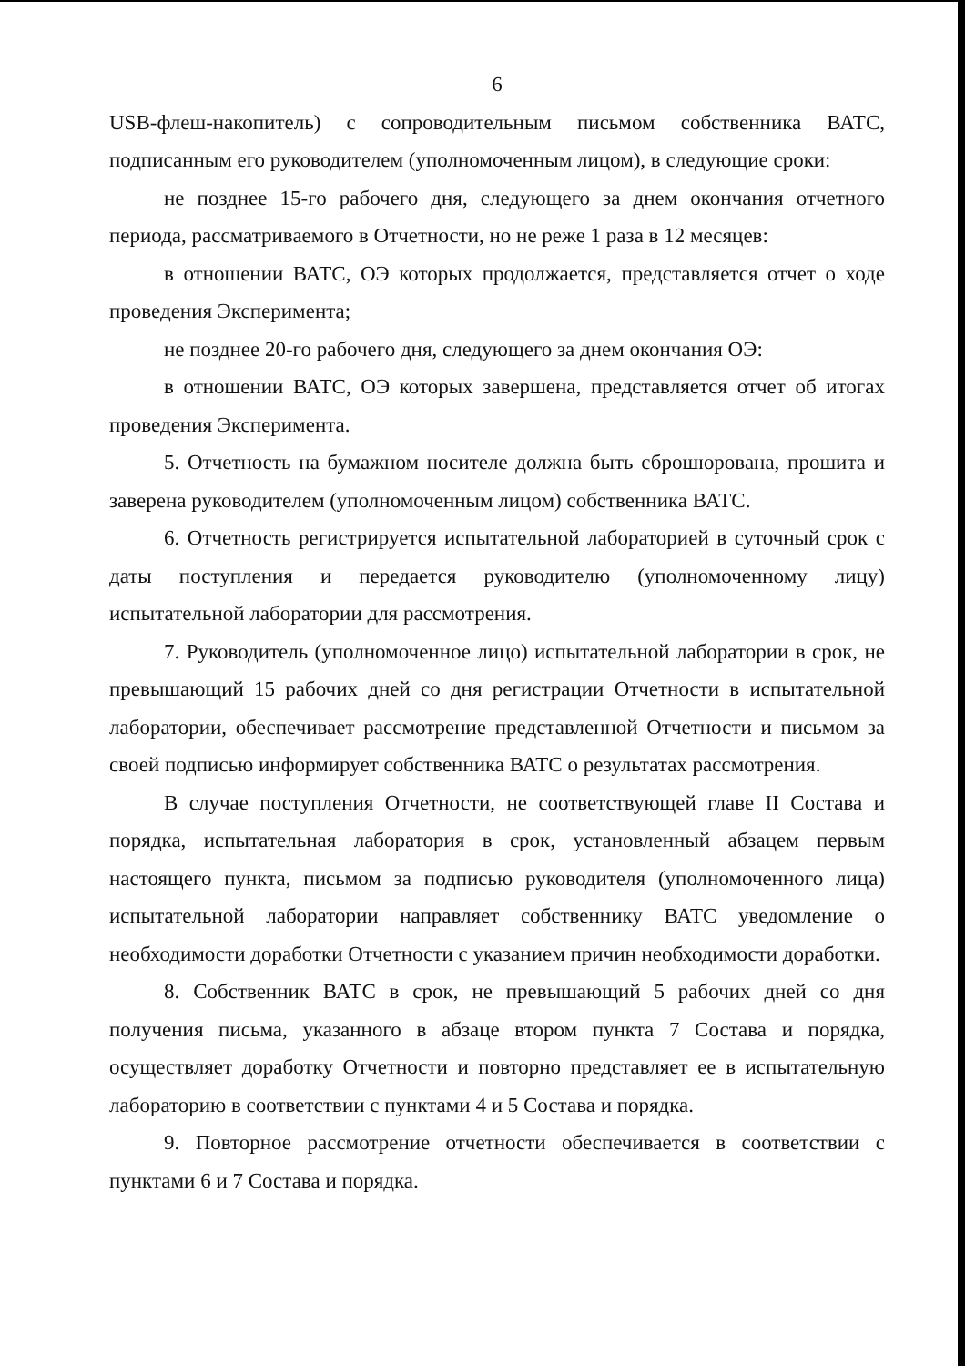6
USB-флеш-накопитель) с сопроводительным письмом собственника ВАТС, подписанным его руководителем (уполномоченным лицом), в следующие сроки:
не позднее 15-го рабочего дня, следующего за днем окончания отчетного периода, рассматриваемого в Отчетности, но не реже 1 раза в 12 месяцев:
в отношении ВАТС, ОЭ которых продолжается, представляется отчет о ходе проведения Эксперимента;
не позднее 20-го рабочего дня, следующего за днем окончания ОЭ:
в отношении ВАТС, ОЭ которых завершена, представляется отчет об итогах проведения Эксперимента.
5. Отчетность на бумажном носителе должна быть сброшюрована, прошита и заверена руководителем (уполномоченным лицом) собственника ВАТС.
6. Отчетность регистрируется испытательной лабораторией в суточный срок с даты поступления и передается руководителю (уполномоченному лицу) испытательной лаборатории для рассмотрения.
7. Руководитель (уполномоченное лицо) испытательной лаборатории в срок, не превышающий 15 рабочих дней со дня регистрации Отчетности в испытательной лаборатории, обеспечивает рассмотрение представленной Отчетности и письмом за своей подписью информирует собственника ВАТС о результатах рассмотрения.
В случае поступления Отчетности, не соответствующей главе II Состава и порядка, испытательная лаборатория в срок, установленный абзацем первым настоящего пункта, письмом за подписью руководителя (уполномоченного лица) испытательной лаборатории направляет собственнику ВАТС уведомление о необходимости доработки Отчетности с указанием причин необходимости доработки.
8. Собственник ВАТС в срок, не превышающий 5 рабочих дней со дня получения письма, указанного в абзаце втором пункта 7 Состава и порядка, осуществляет доработку Отчетности и повторно представляет ее в испытательную лабораторию в соответствии с пунктами 4 и 5 Состава и порядка.
9. Повторное рассмотрение отчетности обеспечивается в соответствии с пунктами 6 и 7 Состава и порядка.